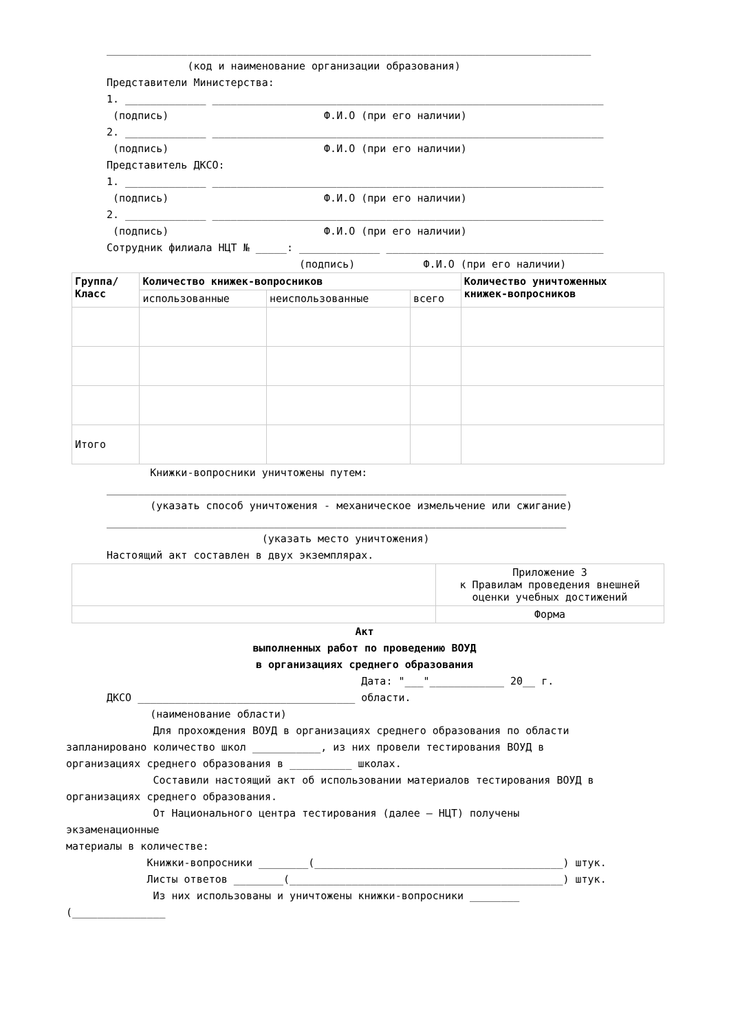______________________________________________________________________________
(код и наименование организации образования)
Представители Министерства:
1. _____________ _______________________________________________________________
(подпись) Ф.И.О (при его наличии)
2. _____________ _______________________________________________________________
(подпись) Ф.И.О (при его наличии)
Представитель ДКСО:
1. _____________ _______________________________________________________________
(подпись) Ф.И.О (при его наличии)
2. _____________ _______________________________________________________________
(подпись) Ф.И.О (при его наличии)
Сотрудник филиала НЦТ № _____: _____________ ___________________________________
(подпись) Ф.И.О (при его наличии)
| Группа/ Класс | Количество книжек-вопросников | | | Количество уничтоженных книжек-вопросников |
| --- | --- | --- | --- | --- |
| | использованные | неиспользованные | всего | |
| Итого | | | | |
Книжки-вопросники уничтожены путем:
__________________________________________________________________________
(указать способ уничтожения - механическое измельчение или сжигание)
__________________________________________________________________________
(указать место уничтожения)
Настоящий акт составлен в двух экземплярах.
| | Приложение 3 к Правилам проведения внешней оценки учебных достижений |
| | Форма |
Акт
выполненных работ по проведению ВОУД
в организациях среднего образования
Дата: "___"____________ 20__ г.
ДКСО ___________________________________ области.
(наименование области)
Для прохождения ВОУД в организациях среднего образования по области
запланировано количество школ ___________, из них провели тестирования ВОУД в
организациях среднего образования в __________ школах.
Составили настоящий акт об использовании материалов тестирования ВОУД в
организациях среднего образования.
От Национального центра тестирования (далее – НЦТ) получены
экзаменационные
материалы в количестве:
Книжки-вопросники ________(________________________________________) штук.
Листы ответов ________(____________________________________________) штук.
Из них использованы и уничтожены книжки-вопросники ________
(_______________